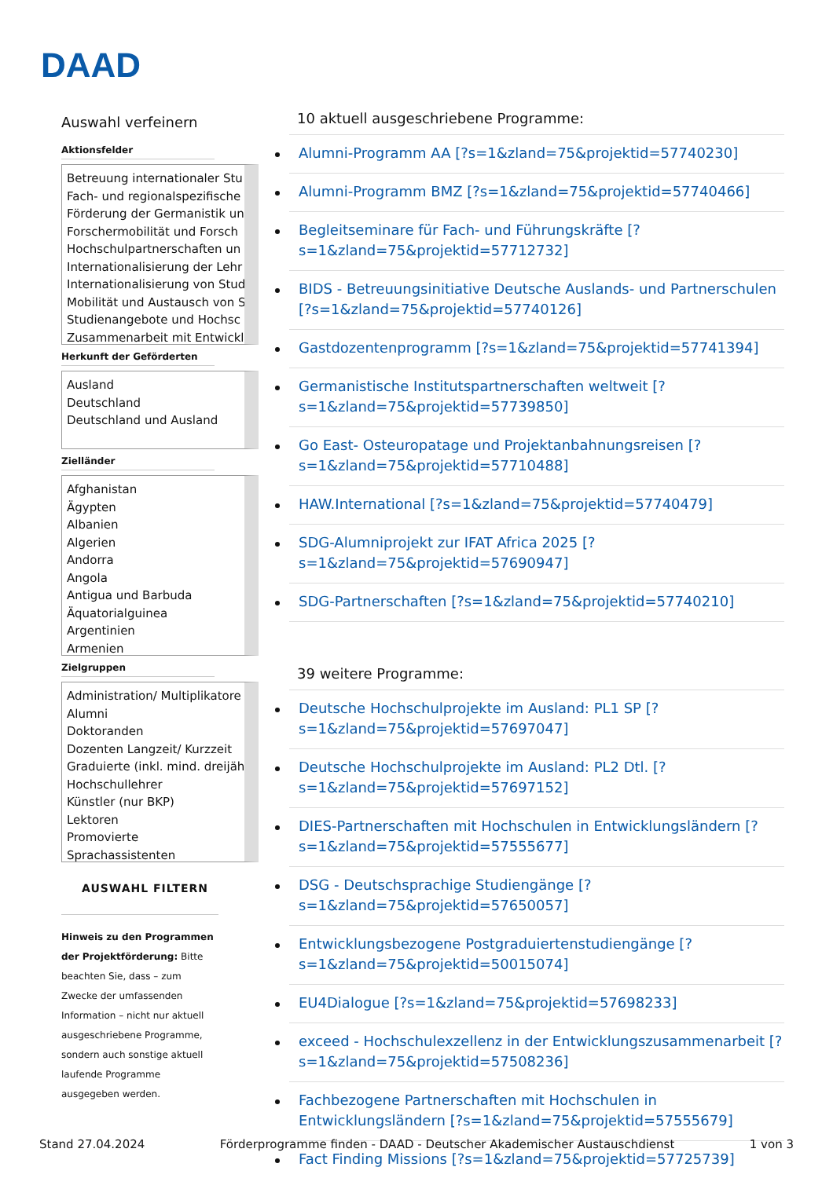DAAD
Auswahl verfeinern
Aktionsfelder
Betreuung internationaler Stu
Fach- und regionalspezifische
Förderung der Germanistik un
Forschermobilität und Forsch
Hochschulpartnerschaften un
Internationalisierung der Lehr
Internationalisierung von Stud
Mobilität und Austausch von S
Studienangebote und Hochsc
Zusammenarbeit mit Entwickl
Herkunft der Geförderten
Ausland
Deutschland
Deutschland und Ausland
Zielländer
Afghanistan
Ägypten
Albanien
Algerien
Andorra
Angola
Antigua und Barbuda
Äquatorialguinea
Argentinien
Armenien
Zielgruppen
Administration/ Multiplikatore
Alumni
Doktoranden
Dozenten Langzeit/ Kurzzeit
Graduierte (inkl. mind. dreijäh
Hochschullehrer
Künstler (nur BKP)
Lektoren
Promovierte
Sprachassistenten
AUSWAHL FILTERN
Hinweis zu den Programmen der Projektförderung: Bitte beachten Sie, dass – zum Zwecke der umfassenden Information – nicht nur aktuell ausgeschriebene Programme, sondern auch sonstige aktuell laufende Programme ausgegeben werden.
10 aktuell ausgeschriebene Programme:
Alumni-Programm AA [?s=1&zland=75&projektid=57740230]
Alumni-Programm BMZ [?s=1&zland=75&projektid=57740466]
Begleitseminare für Fach- und Führungskräfte [?s=1&zland=75&projektid=57712732]
BIDS - Betreuungsinitiative Deutsche Auslands- und Partnerschulen [?s=1&zland=75&projektid=57740126]
Gastdozentenprogramm [?s=1&zland=75&projektid=57741394]
Germanistische Institutspartnerschaften weltweit [?s=1&zland=75&projektid=57739850]
Go East- Osteuropatage und Projektanbahnungsreisen [?s=1&zland=75&projektid=57710488]
HAW.International [?s=1&zland=75&projektid=57740479]
SDG-Alumniprojekt zur IFAT Africa 2025 [?s=1&zland=75&projektid=57690947]
SDG-Partnerschaften [?s=1&zland=75&projektid=57740210]
39 weitere Programme:
Deutsche Hochschulprojekte im Ausland: PL1 SP [?s=1&zland=75&projektid=57697047]
Deutsche Hochschulprojekte im Ausland: PL2 Dtl. [?s=1&zland=75&projektid=57697152]
DIES-Partnerschaften mit Hochschulen in Entwicklungsländern [?s=1&zland=75&projektid=57555677]
DSG - Deutschsprachige Studiengänge [?s=1&zland=75&projektid=57650057]
Entwicklungsbezogene Postgraduiertenstudiengänge [?s=1&zland=75&projektid=50015074]
EU4Dialogue [?s=1&zland=75&projektid=57698233]
exceed - Hochschulexzellenz in der Entwicklungszusammenarbeit [?s=1&zland=75&projektid=57508236]
Fachbezogene Partnerschaften mit Hochschulen in Entwicklungsländern [?s=1&zland=75&projektid=57555679]
Fact Finding Missions [?s=1&zland=75&projektid=57725739]
Stand 27.04.2024 Förderprogramme finden - DAAD - Deutscher Akademischer Austauschdienst 1 von 3